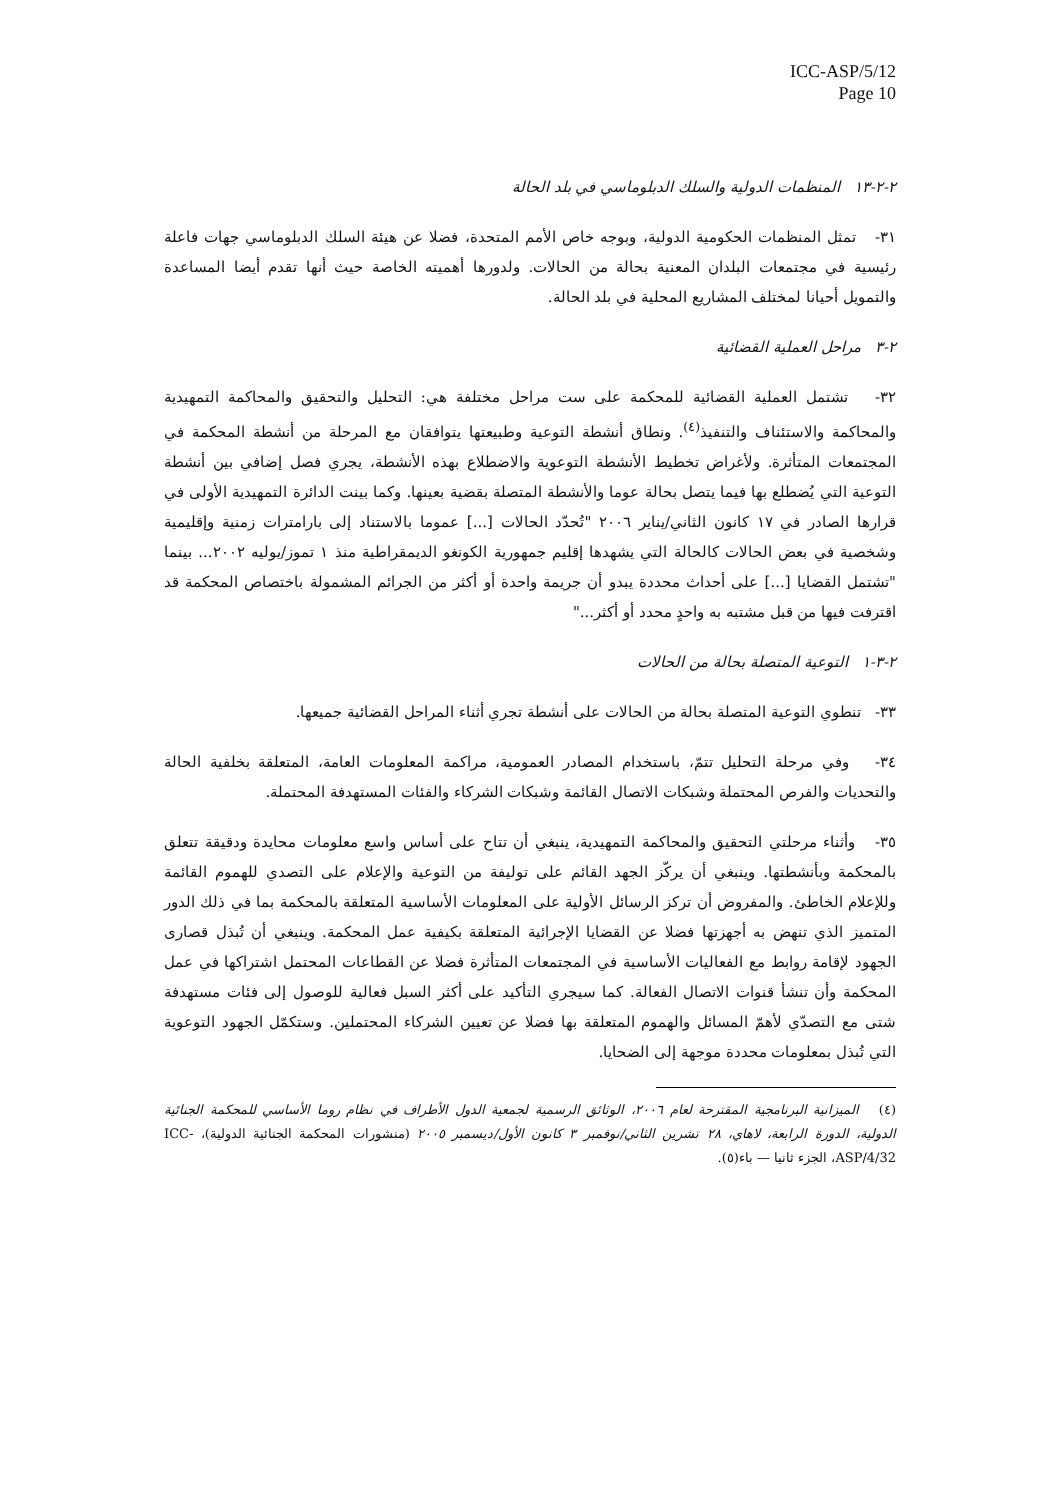ICC-ASP/5/12
Page 10
٢-٢-١٣ المنظمات الدولية والسلك الدبلوماسي في بلد الحالة
٣١- تمثل المنظمات الحكومية الدولية، وبوجه خاص الأمم المتحدة، فضلا عن هيئة السلك الدبلوماسي جهات فاعلة رئيسية في مجتمعات البلدان المعنية بحالة من الحالات. ولدورها أهميته الخاصة حيث أنها تقدم أيضا المساعدة والتمويل أحيانا لمختلف المشاريع المحلية في بلد الحالة.
٢-٣ مراحل العملية القضائية
٣٢- تشتمل العملية القضائية للمحكمة على ست مراحل مختلفة هي: التحليل والتحقيق والمحاكمة التمهيدية والمحاكمة والاستئناف والتنفيذ<sup>(٤)</sup>. ونطاق أنشطة التوعية وطبيعتها يتوافقان مع المرحلة من أنشطة المحكمة في المجتمعات المتأثرة. ولأغراض تخطيط الأنشطة التوعوية والاضطلاع بهذه الأنشطة، يجري فصل إضافي بين أنشطة التوعية التي يُضطلع بها فيما يتصل بحالة عوما والأنشطة المتصلة بقضية بعينها. وكما بينت الدائرة التمهيدية الأولى في قرارها الصادر في ١٧ كانون الثاني/يناير ٢٠٠٦ "تُحدّد الحالات [...] عموما بالاستناد إلى بارامترات زمنية وإقليمية وشخصية في بعض الحالات كالحالة التي يشهدها إقليم جمهورية الكونغو الديمقراطية منذ ١ تموز/يوليه ٢٠٠٢... بينما "تشتمل القضايا [...] على أحداث محددة يبدو أن جريمة واحدة أو أكثر من الجرائم المشمولة باختصاص المحكمة قد اقترفت فيها من قبل مشتبه به واحدٍ محدد أو أكثر..."
٢-٣-١ التوعية المتصلة بحالة من الحالات
٣٣- تنطوي التوعية المتصلة بحالة من الحالات على أنشطة تجري أثناء المراحل القضائية جميعها.
٣٤- وفي مرحلة التحليل تتمّ، باستخدام المصادر العمومية، مراكمة المعلومات العامة، المتعلقة بخلفية الحالة والتحديات والفرص المحتملة وشبكات الاتصال القائمة وشبكات الشركاء والفئات المستهدفة المحتملة.
٣٥- وأثناء مرحلتي التحقيق والمحاكمة التمهيدية، ينبغي أن تتاح على أساس واسع معلومات محايدة ودقيقة تتعلق بالمحكمة وبأنشطتها. وينبغي أن يركّز الجهد القائم على توليفة من التوعية والإعلام على التصدي للهموم القائمة وللإعلام الخاطئ. والمفروض أن تركز الرسائل الأولية على المعلومات الأساسية المتعلقة بالمحكمة بما في ذلك الدور المتميز الذي تنهض به أجهزتها فضلا عن القضايا الإجرائية المتعلقة بكيفية عمل المحكمة. وينبغي أن تُبذل قصارى الجهود لإقامة روابط مع الفعاليات الأساسية في المجتمعات المتأثرة فضلا عن القطاعات المحتمل اشتراكها في عمل المحكمة وأن تنشأ قنوات الاتصال الفعالة. كما سيجري التأكيد على أكثر السبل فعالية للوصول إلى فئات مستهدفة شتى مع التصدّي لأهمّ المسائل والهموم المتعلقة بها فضلا عن تعيين الشركاء المحتملين. وستكمّل الجهود التوعوية التي تُبذل بمعلومات محددة موجهة إلى الضحايا.
(٤) الميزانية البرنامجية المقترحة لعام ٢٠٠٦، الوثائق الرسمية لجمعية الدول الأطراف في نظام روما الأساسي للمحكمة الجنائية الدولية، الدورة الرابعة، لاهاي، ٢٨ تشرين الثاني/نوفمبر ٣ كانون الأول/ديسمبر ٢٠٠٥ (منشورات المحكمة الجنائية الدولية)، ICC-ASP/4/32، الجزء ثانيا — باء(٥).